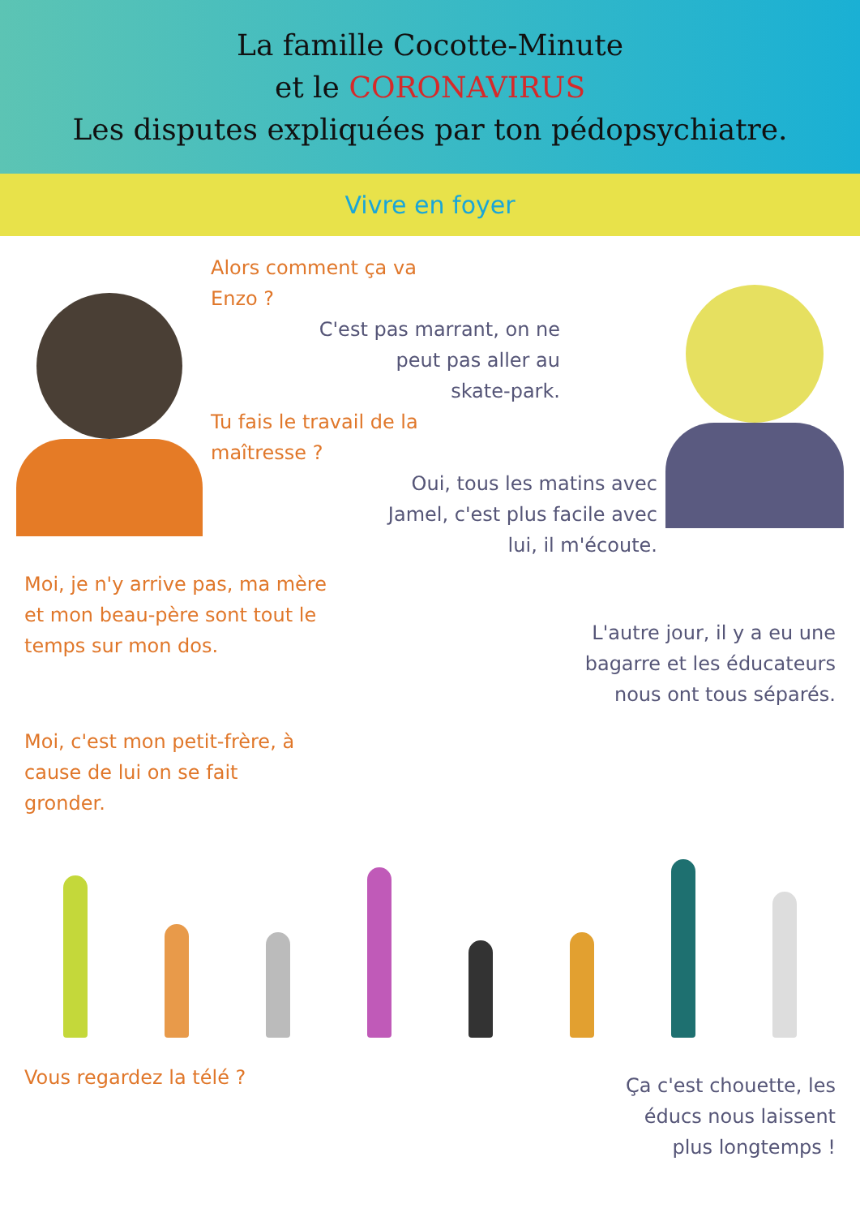La famille Cocotte-Minute
et le CORONAVIRUS
Les disputes expliquées par ton pédopsychiatre.
Vivre en foyer
Alors comment ça va
Enzo ?
C'est pas marrant, on ne
peut pas aller au
skate-park.
Tu fais le travail de la
maîtresse ?
Oui, tous les matins avec
Jamel, c'est plus facile avec
lui, il m'écoute.
Moi, je n'y arrive pas, ma mère
et mon beau-père sont tout le
temps sur mon dos.
L'autre jour, il y a eu une
bagarre et les éducateurs
nous ont tous séparés.
Moi, c'est mon petit-frère, à
cause de lui on se fait
gronder.
Vous regardez la télé ?
Ça c'est chouette, les
éducs nous laissent
plus longtemps !